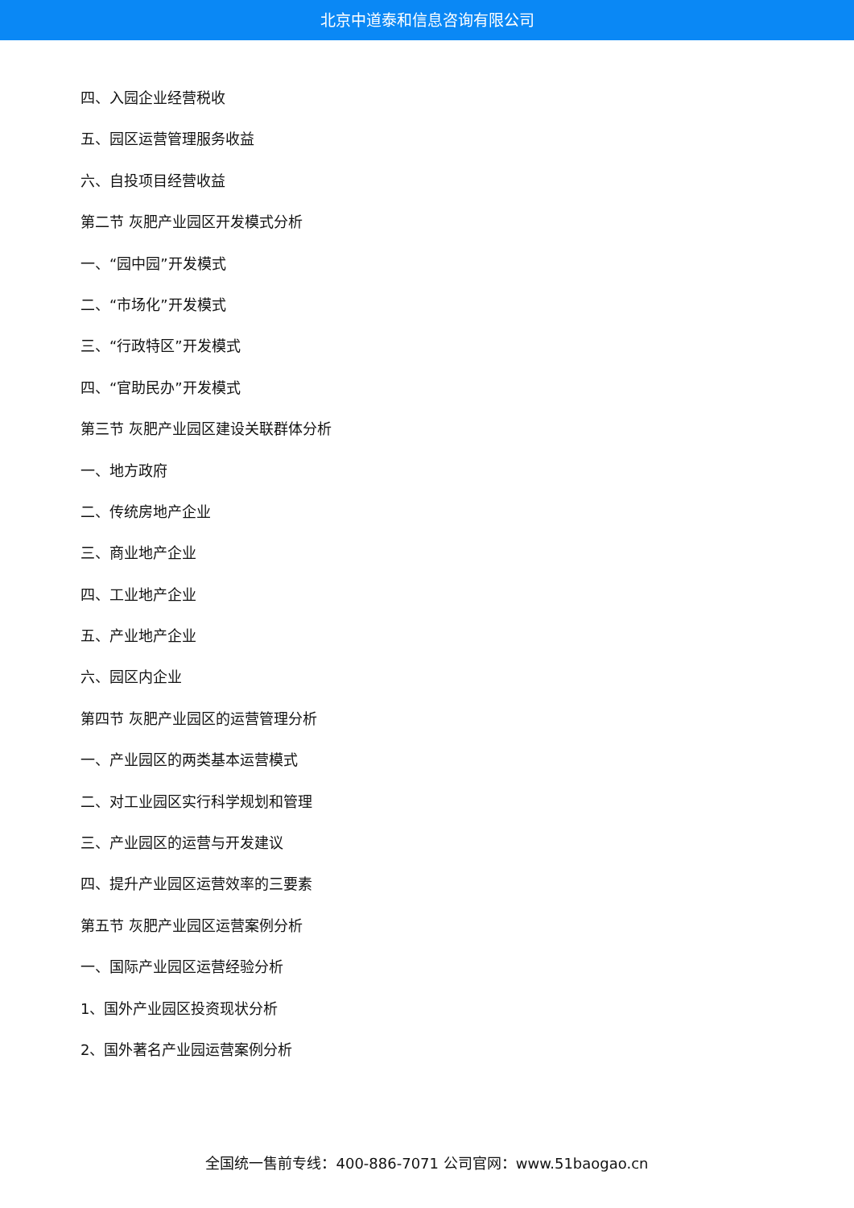北京中道泰和信息咨询有限公司
四、入园企业经营税收
五、园区运营管理服务收益
六、自投项目经营收益
第二节 灰肥产业园区开发模式分析
一、“园中园”开发模式
二、“市场化”开发模式
三、“行政特区”开发模式
四、“官助民办”开发模式
第三节 灰肥产业园区建设关联群体分析
一、地方政府
二、传统房地产企业
三、商业地产企业
四、工业地产企业
五、产业地产企业
六、园区内企业
第四节 灰肥产业园区的运营管理分析
一、产业园区的两类基本运营模式
二、对工业园区实行科学规划和管理
三、产业园区的运营与开发建议
四、提升产业园区运营效率的三要素
第五节 灰肥产业园区运营案例分析
一、国际产业园区运营经验分析
1、国外产业园区投资现状分析
2、国外著名产业园运营案例分析
全国统一售前专线：400-886-7071 公司官网：www.51baogao.cn